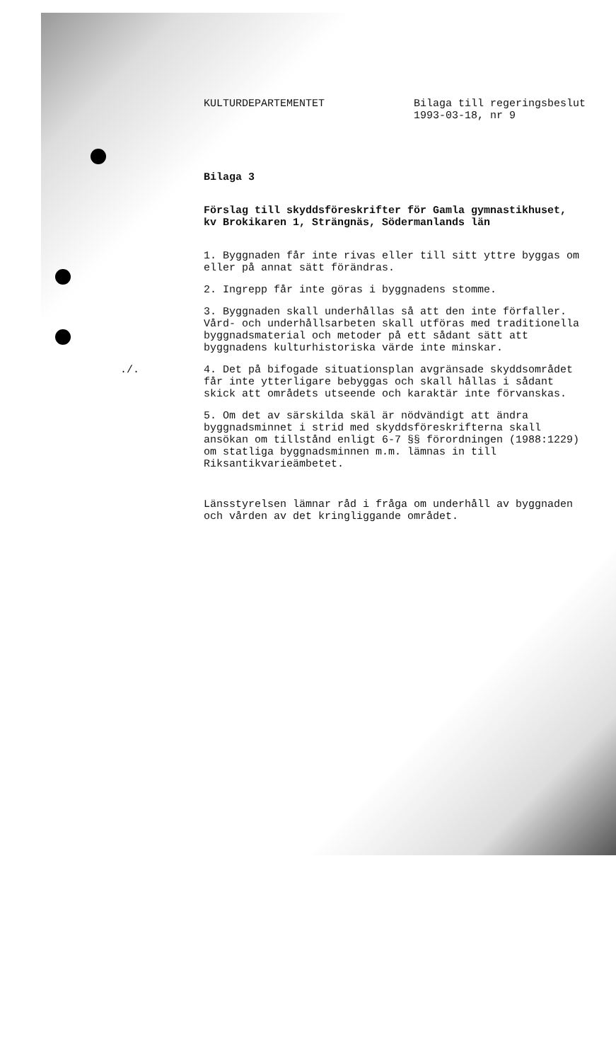KULTURDEPARTEMENTET Bilaga till regeringsbeslut
1993-03-18, nr 9
Bilaga 3
Förslag till skyddsföreskrifter för Gamla gymnastikhuset, kv Brokikaren 1, Strängnäs, Södermanlands län
1. Byggnaden får inte rivas eller till sitt yttre byggas om eller på annat sätt förändras.
2. Ingrepp får inte göras i byggnadens stomme.
3. Byggnaden skall underhållas så att den inte förfaller. Vård- och underhållsarbeten skall utföras med traditionella byggnadsmaterial och metoder på ett sådant sätt att byggnadens kulturhistoriska värde inte minskar.
./. 4. Det på bifogade situationsplan avgränsade skyddsområdet får inte ytterligare bebyggas och skall hållas i sådant skick att områdets utseende och karaktär inte förvanskas.
5. Om det av särskilda skäl är nödvändigt att ändra byggnadsminnet i strid med skyddsföreskrifterna skall ansökan om tillstånd enligt 6-7 §§ förordningen (1988:1229) om statliga byggnadsminnen m.m. lämnas in till Riksantikvarieämbetet.
Länsstyrelsen lämnar råd i fråga om underhåll av byggnaden och vården av det kringliggande området.